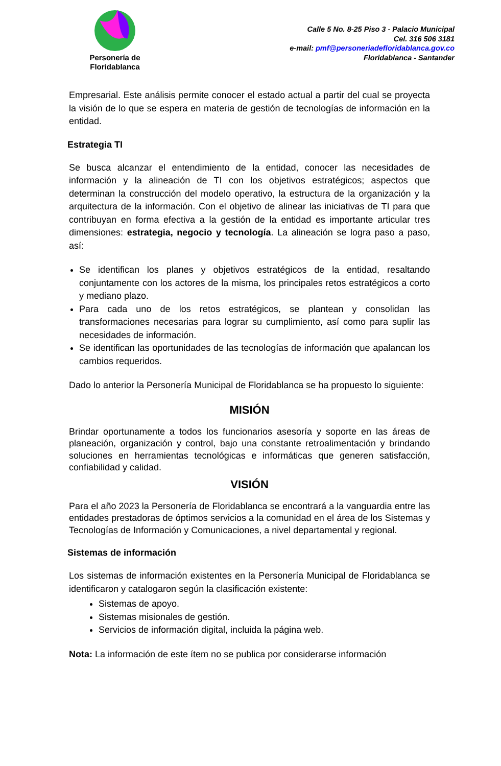Personería de
Floridablanca
Calle 5 No. 8-25 Piso 3 - Palacio Municipal
Cel. 316 506 3181
e-mail: pmf@personeriadefloridablanca.gov.co
Floridablanca - Santander
Empresarial. Este análisis permite conocer el estado actual a partir del cual se proyecta la visión de lo que se espera en materia de gestión de tecnologías de información en la entidad.
Estrategia TI
Se busca alcanzar el entendimiento de la entidad, conocer las necesidades de información y la alineación de TI con los objetivos estratégicos; aspectos que determinan la construcción del modelo operativo, la estructura de la organización y la arquitectura de la información. Con el objetivo de alinear las iniciativas de TI para que contribuyan en forma efectiva a la gestión de la entidad es importante articular tres dimensiones: estrategia, negocio y tecnología. La alineación se logra paso a paso, así:
Se identifican los planes y objetivos estratégicos de la entidad, resaltando conjuntamente con los actores de la misma, los principales retos estratégicos a corto y mediano plazo.
Para cada uno de los retos estratégicos, se plantean y consolidan las transformaciones necesarias para lograr su cumplimiento, así como para suplir las necesidades de información.
Se identifican las oportunidades de las tecnologías de información que apalancan los cambios requeridos.
Dado lo anterior la Personería Municipal de Floridablanca se ha propuesto lo siguiente:
MISIÓN
Brindar oportunamente a todos los funcionarios asesoría y soporte en las áreas de planeación, organización y control, bajo una constante retroalimentación y brindando soluciones en herramientas tecnológicas e informáticas que generen satisfacción, confiabilidad y calidad.
VISIÓN
Para el año 2023 la Personería de Floridablanca se encontrará a la vanguardia entre las entidades prestadoras de óptimos servicios a la comunidad en el área de los Sistemas y Tecnologías de Información y Comunicaciones, a nivel departamental y regional.
Sistemas de información
Los sistemas de información existentes en la Personería Municipal de Floridablanca se identificaron y catalogaron según la clasificación existente:
Sistemas de apoyo.
Sistemas misionales de gestión.
Servicios de información digital, incluida la página web.
Nota: La información de este ítem no se publica por considerarse información